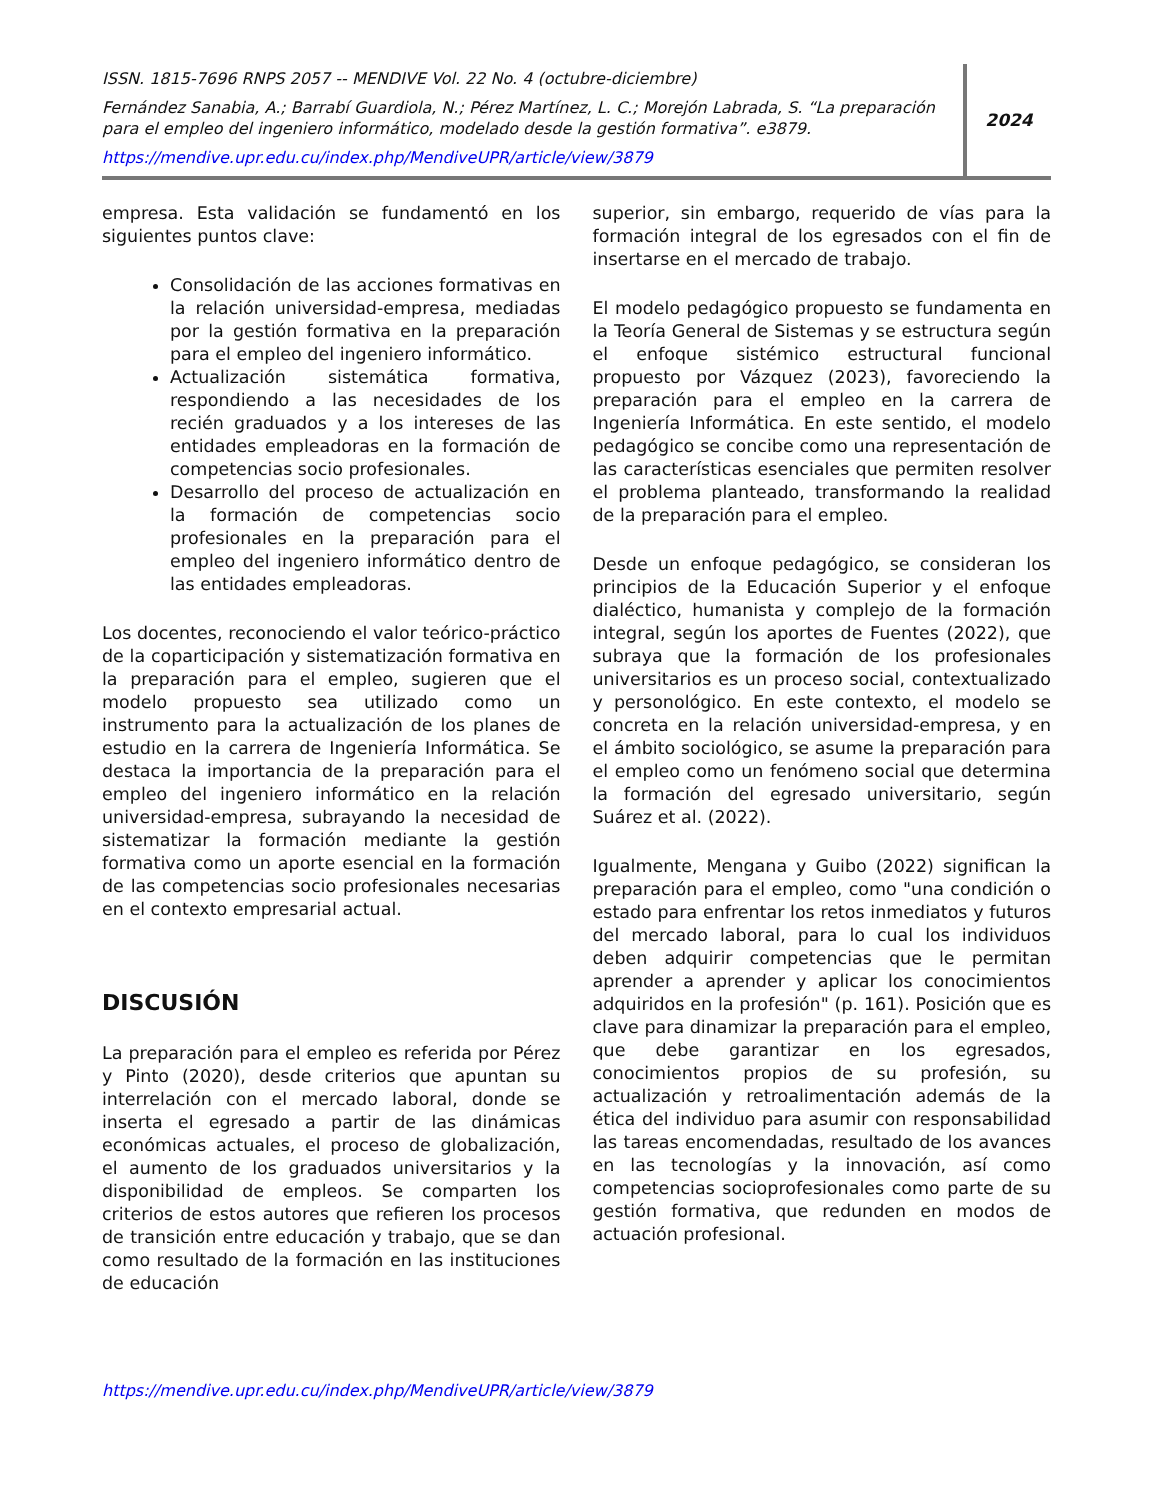ISSN. 1815-7696 RNPS 2057 -- MENDIVE Vol. 22 No. 4 (octubre-diciembre)
Fernández Sanabia, A.; Barrabí Guardiola, N.; Pérez Martínez, L. C.; Morejón Labrada, S. “La preparación para el empleo del ingeniero informático, modelado desde la gestión formativa”. e3879.
https://mendive.upr.edu.cu/index.php/MendiveUPR/article/view/3879
2024
empresa. Esta validación se fundamentó en los siguientes puntos clave:
Consolidación de las acciones formativas en la relación universidad-empresa, mediadas por la gestión formativa en la preparación para el empleo del ingeniero informático.
Actualización sistemática formativa, respondiendo a las necesidades de los recién graduados y a los intereses de las entidades empleadoras en la formación de competencias socio profesionales.
Desarrollo del proceso de actualización en la formación de competencias socio profesionales en la preparación para el empleo del ingeniero informático dentro de las entidades empleadoras.
Los docentes, reconociendo el valor teórico-práctico de la coparticipación y sistematización formativa en la preparación para el empleo, sugieren que el modelo propuesto sea utilizado como un instrumento para la actualización de los planes de estudio en la carrera de Ingeniería Informática. Se destaca la importancia de la preparación para el empleo del ingeniero informático en la relación universidad-empresa, subrayando la necesidad de sistematizar la formación mediante la gestión formativa como un aporte esencial en la formación de las competencias socio profesionales necesarias en el contexto empresarial actual.
DISCUSIÓN
La preparación para el empleo es referida por Pérez y Pinto (2020), desde criterios que apuntan su interrelación con el mercado laboral, donde se inserta el egresado a partir de las dinámicas económicas actuales, el proceso de globalización, el aumento de los graduados universitarios y la disponibilidad de empleos. Se comparten los criterios de estos autores que refieren los procesos de transición entre educación y trabajo, que se dan como resultado de la formación en las instituciones de educación
superior, sin embargo, requerido de vías para la formación integral de los egresados con el fin de insertarse en el mercado de trabajo.
El modelo pedagógico propuesto se fundamenta en la Teoría General de Sistemas y se estructura según el enfoque sistémico estructural funcional propuesto por Vázquez (2023), favoreciendo la preparación para el empleo en la carrera de Ingeniería Informática. En este sentido, el modelo pedagógico se concibe como una representación de las características esenciales que permiten resolver el problema planteado, transformando la realidad de la preparación para el empleo.
Desde un enfoque pedagógico, se consideran los principios de la Educación Superior y el enfoque dialéctico, humanista y complejo de la formación integral, según los aportes de Fuentes (2022), que subraya que la formación de los profesionales universitarios es un proceso social, contextualizado y personológico. En este contexto, el modelo se concreta en la relación universidad-empresa, y en el ámbito sociológico, se asume la preparación para el empleo como un fenómeno social que determina la formación del egresado universitario, según Suárez et al. (2022).
Igualmente, Mengana y Guibo (2022) significan la preparación para el empleo, como "una condición o estado para enfrentar los retos inmediatos y futuros del mercado laboral, para lo cual los individuos deben adquirir competencias que le permitan aprender a aprender y aplicar los conocimientos adquiridos en la profesión" (p. 161). Posición que es clave para dinamizar la preparación para el empleo, que debe garantizar en los egresados, conocimientos propios de su profesión, su actualización y retroalimentación además de la ética del individuo para asumir con responsabilidad las tareas encomendadas, resultado de los avances en las tecnologías y la innovación, así como competencias socioprofesionales como parte de su gestión formativa, que redunden en modos de actuación profesional.
https://mendive.upr.edu.cu/index.php/MendiveUPR/article/view/3879